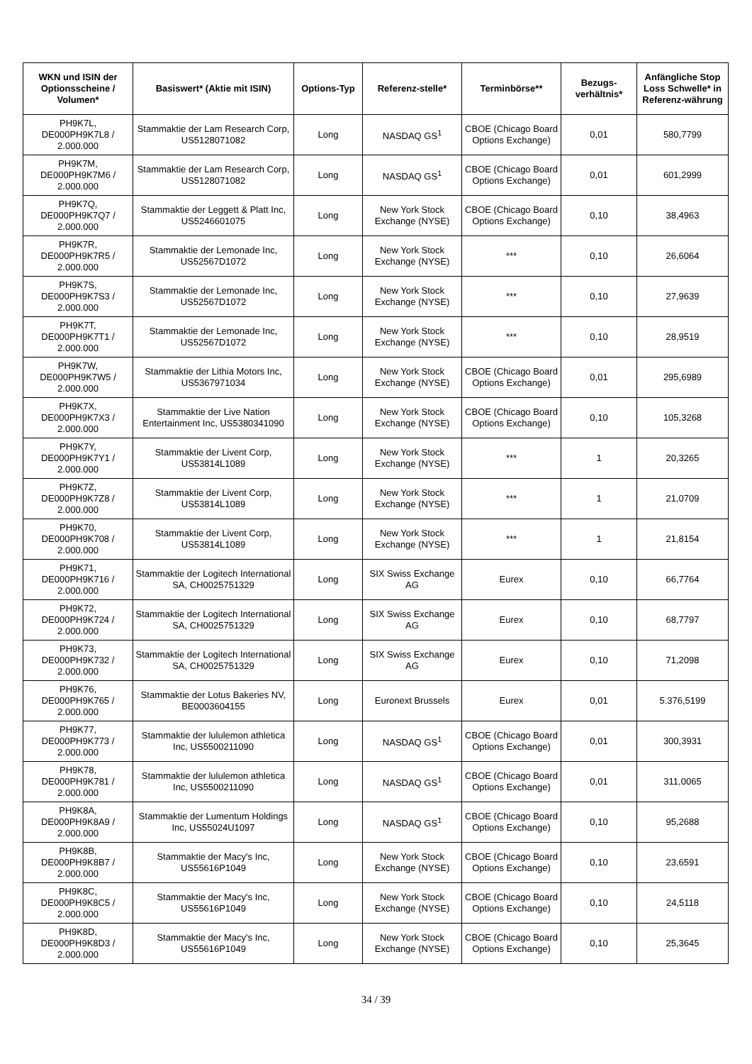| WKN und ISIN der Optionsscheine / Volumen* | Basiswert* (Aktie mit ISIN) | Options-Typ | Referenz-stelle* | Terminbörse** | Bezugs-verhältnis* | Anfängliche Stop Loss Schwelle* in Referenz-währung |
| --- | --- | --- | --- | --- | --- | --- |
| PH9K7L, DE000PH9K7L8 / 2.000.000 | Stammaktie der Lam Research Corp, US5128071082 | Long | NASDAQ GS<sup>1</sup> | CBOE (Chicago Board Options Exchange) | 0,01 | 580,7799 |
| PH9K7M, DE000PH9K7M6 / 2.000.000 | Stammaktie der Lam Research Corp, US5128071082 | Long | NASDAQ GS<sup>1</sup> | CBOE (Chicago Board Options Exchange) | 0,01 | 601,2999 |
| PH9K7Q, DE000PH9K7Q7 / 2.000.000 | Stammaktie der Leggett & Platt Inc, US5246601075 | Long | New York Stock Exchange (NYSE) | CBOE (Chicago Board Options Exchange) | 0,10 | 38,4963 |
| PH9K7R, DE000PH9K7R5 / 2.000.000 | Stammaktie der Lemonade Inc, US52567D1072 | Long | New York Stock Exchange (NYSE) | *** | 0,10 | 26,6064 |
| PH9K7S, DE000PH9K7S3 / 2.000.000 | Stammaktie der Lemonade Inc, US52567D1072 | Long | New York Stock Exchange (NYSE) | *** | 0,10 | 27,9639 |
| PH9K7T, DE000PH9K7T1 / 2.000.000 | Stammaktie der Lemonade Inc, US52567D1072 | Long | New York Stock Exchange (NYSE) | *** | 0,10 | 28,9519 |
| PH9K7W, DE000PH9K7W5 / 2.000.000 | Stammaktie der Lithia Motors Inc, US5367971034 | Long | New York Stock Exchange (NYSE) | CBOE (Chicago Board Options Exchange) | 0,01 | 295,6989 |
| PH9K7X, DE000PH9K7X3 / 2.000.000 | Stammaktie der Live Nation Entertainment Inc, US5380341090 | Long | New York Stock Exchange (NYSE) | CBOE (Chicago Board Options Exchange) | 0,10 | 105,3268 |
| PH9K7Y, DE000PH9K7Y1 / 2.000.000 | Stammaktie der Livent Corp, US53814L1089 | Long | New York Stock Exchange (NYSE) | *** | 1 | 20,3265 |
| PH9K7Z, DE000PH9K7Z8 / 2.000.000 | Stammaktie der Livent Corp, US53814L1089 | Long | New York Stock Exchange (NYSE) | *** | 1 | 21,0709 |
| PH9K70, DE000PH9K708 / 2.000.000 | Stammaktie der Livent Corp, US53814L1089 | Long | New York Stock Exchange (NYSE) | *** | 1 | 21,8154 |
| PH9K71, DE000PH9K716 / 2.000.000 | Stammaktie der Logitech International SA, CH0025751329 | Long | SIX Swiss Exchange AG | Eurex | 0,10 | 66,7764 |
| PH9K72, DE000PH9K724 / 2.000.000 | Stammaktie der Logitech International SA, CH0025751329 | Long | SIX Swiss Exchange AG | Eurex | 0,10 | 68,7797 |
| PH9K73, DE000PH9K732 / 2.000.000 | Stammaktie der Logitech International SA, CH0025751329 | Long | SIX Swiss Exchange AG | Eurex | 0,10 | 71,2098 |
| PH9K76, DE000PH9K765 / 2.000.000 | Stammaktie der Lotus Bakeries NV, BE0003604155 | Long | Euronext Brussels | Eurex | 0,01 | 5.376,5199 |
| PH9K77, DE000PH9K773 / 2.000.000 | Stammaktie der lululemon athletica Inc, US5500211090 | Long | NASDAQ GS<sup>1</sup> | CBOE (Chicago Board Options Exchange) | 0,01 | 300,3931 |
| PH9K78, DE000PH9K781 / 2.000.000 | Stammaktie der lululemon athletica Inc, US5500211090 | Long | NASDAQ GS<sup>1</sup> | CBOE (Chicago Board Options Exchange) | 0,01 | 311,0065 |
| PH9K8A, DE000PH9K8A9 / 2.000.000 | Stammaktie der Lumentum Holdings Inc, US55024U1097 | Long | NASDAQ GS<sup>1</sup> | CBOE (Chicago Board Options Exchange) | 0,10 | 95,2688 |
| PH9K8B, DE000PH9K8B7 / 2.000.000 | Stammaktie der Macy's Inc, US55616P1049 | Long | New York Stock Exchange (NYSE) | CBOE (Chicago Board Options Exchange) | 0,10 | 23,6591 |
| PH9K8C, DE000PH9K8C5 / 2.000.000 | Stammaktie der Macy's Inc, US55616P1049 | Long | New York Stock Exchange (NYSE) | CBOE (Chicago Board Options Exchange) | 0,10 | 24,5118 |
| PH9K8D, DE000PH9K8D3 / 2.000.000 | Stammaktie der Macy's Inc, US55616P1049 | Long | New York Stock Exchange (NYSE) | CBOE (Chicago Board Options Exchange) | 0,10 | 25,3645 |
34 / 39